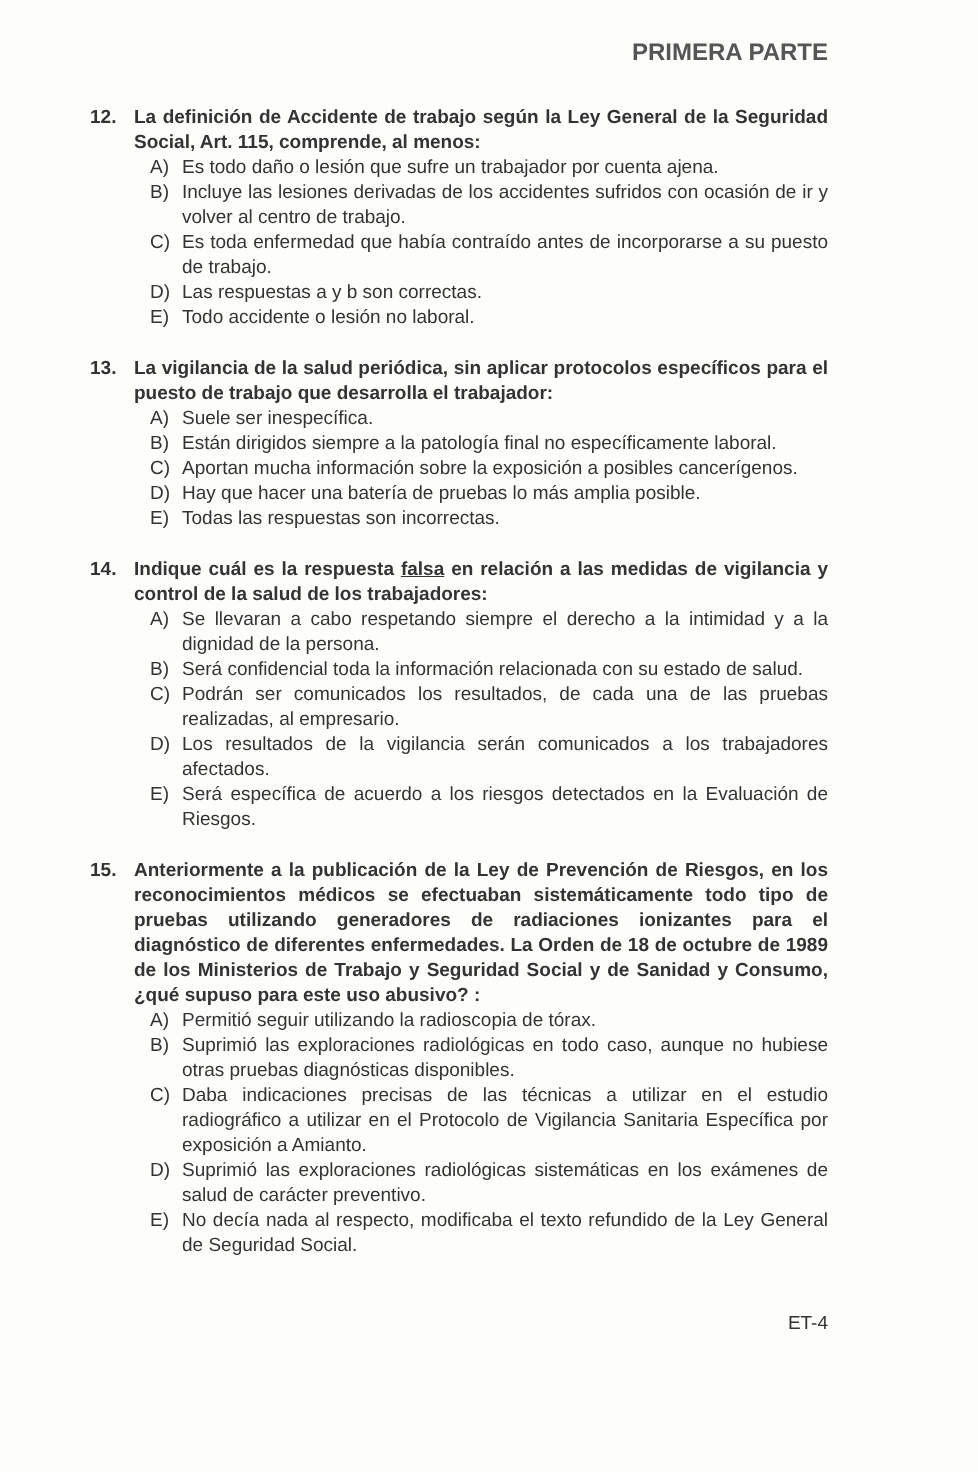PRIMERA PARTE
12. La definición de Accidente de trabajo según la Ley General de la Seguridad Social, Art. 115, comprende, al menos:
A) Es todo daño o lesión que sufre un trabajador por cuenta ajena.
B) Incluye las lesiones derivadas de los accidentes sufridos con ocasión de ir y volver al centro de trabajo.
C) Es toda enfermedad que había contraído antes de incorporarse a su puesto de trabajo.
D) Las respuestas a y b son correctas.
E) Todo accidente o lesión no laboral.
13. La vigilancia de la salud periódica, sin aplicar protocolos específicos para el puesto de trabajo que desarrolla el trabajador:
A) Suele ser inespecífica.
B) Están dirigidos siempre a la patología final no específicamente laboral.
C) Aportan mucha información sobre la exposición a posibles cancerígenos.
D) Hay que hacer una batería de pruebas lo más amplia posible.
E) Todas las respuestas son incorrectas.
14. Indique cuál es la respuesta falsa en relación a las medidas de vigilancia y control de la salud de los trabajadores:
A) Se llevaran a cabo respetando siempre el derecho a la intimidad y a la dignidad de la persona.
B) Será confidencial toda la información relacionada con su estado de salud.
C) Podrán ser comunicados los resultados, de cada una de las pruebas realizadas, al empresario.
D) Los resultados de la vigilancia serán comunicados a los trabajadores afectados.
E) Será específica de acuerdo a los riesgos detectados en la Evaluación de Riesgos.
15. Anteriormente a la publicación de la Ley de Prevención de Riesgos, en los reconocimientos médicos se efectuaban sistemáticamente todo tipo de pruebas utilizando generadores de radiaciones ionizantes para el diagnóstico de diferentes enfermedades. La Orden de 18 de octubre de 1989 de los Ministerios de Trabajo y Seguridad Social y de Sanidad y Consumo, ¿qué supuso para este uso abusivo? :
A) Permitió seguir utilizando la radioscopia de tórax.
B) Suprimió las exploraciones radiológicas en todo caso, aunque no hubiese otras pruebas diagnósticas disponibles.
C) Daba indicaciones precisas de las técnicas a utilizar en el estudio radiográfico a utilizar en el Protocolo de Vigilancia Sanitaria Específica por exposición a Amianto.
D) Suprimió las exploraciones radiológicas sistemáticas en los exámenes de salud de carácter preventivo.
E) No decía nada al respecto, modificaba el texto refundido de la Ley General de Seguridad Social.
ET-4